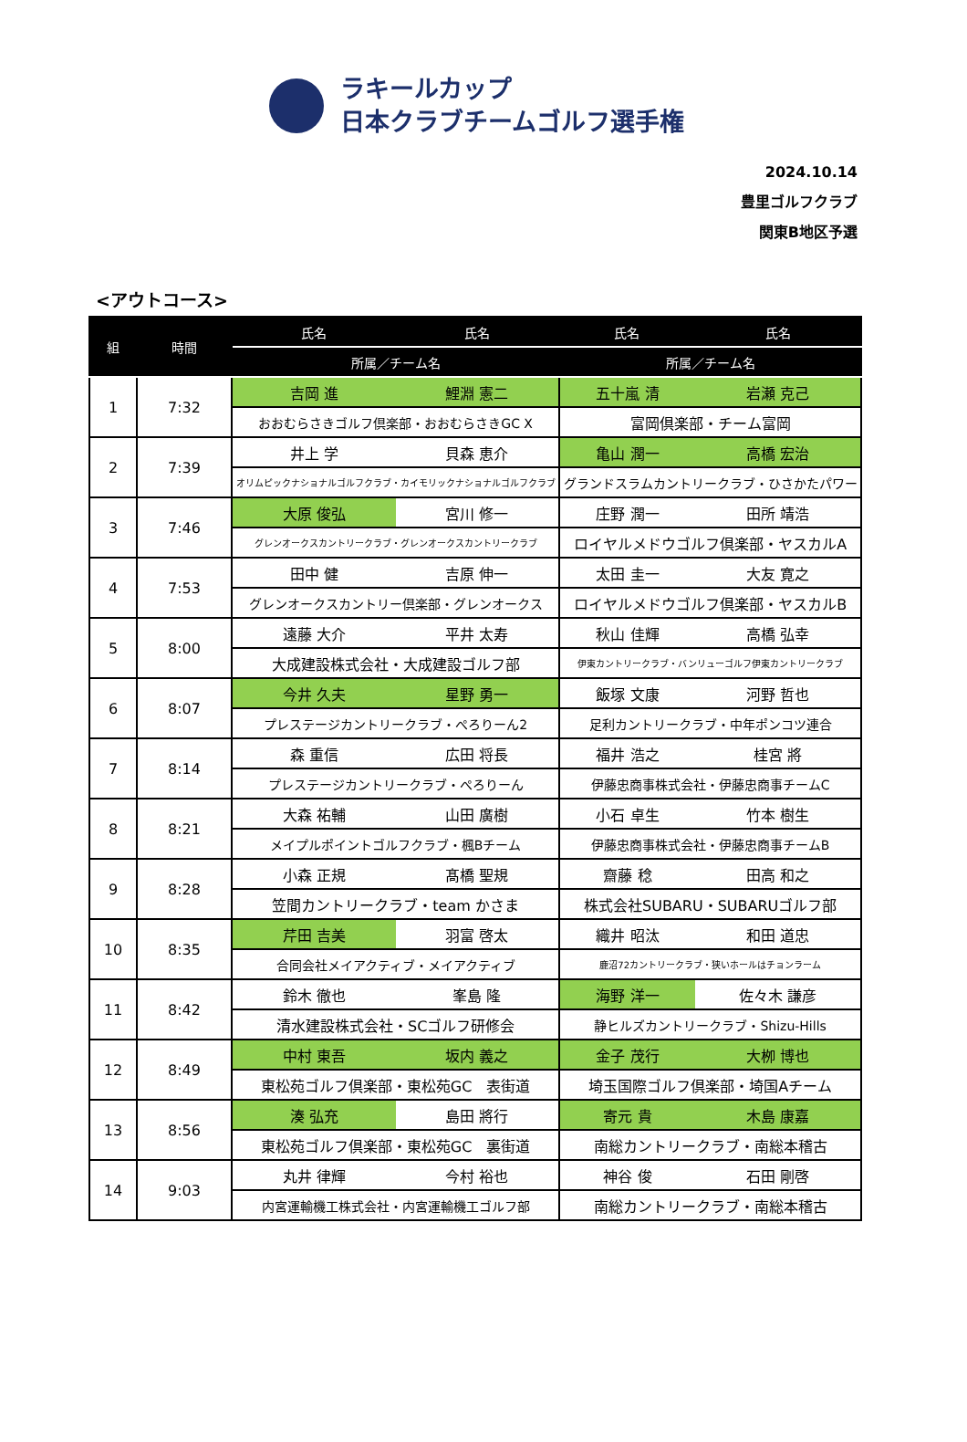ラキールカップ
日本クラブチームゴルフ選手権
2024.10.14
豊里ゴルフクラブ
関東B地区予選
<アウトコース>
| 組 | 時間 | 氏名 | 氏名 | 氏名 | 氏名 |
| --- | --- | --- | --- | --- | --- |
| | | 所属／チーム名 | | 所属／チーム名 | |
| 1 | 7:32 | 吉岡 進 | 鯉淵 憲二 | 五十嵐 清 | 岩瀬 克己 |
| | | おおむらさきゴルフ倶楽部・おおむらさきGC X | | 富岡倶楽部・チーム富岡 | |
| 2 | 7:39 | 井上 学 | 貝森 恵介 | 亀山 潤一 | 高橋 宏治 |
| | | オリムピックナショナルゴルフクラブ・カイモリックナショナルゴルフクラブ | | グランドスラムカントリークラブ・ひさかたパワー | |
| 3 | 7:46 | 大原 俊弘 | 宮川 修一 | 庄野 潤一 | 田所 靖浩 |
| | | グレンオークスカントリークラブ・グレンオークスカントリークラブ | | ロイヤルメドウゴルフ倶楽部・ヤスカルA | |
| 4 | 7:53 | 田中 健 | 吉原 伸一 | 太田 圭一 | 大友 寛之 |
| | | グレンオークスカントリー倶楽部・グレンオークス | | ロイヤルメドウゴルフ倶楽部・ヤスカルB | |
| 5 | 8:00 | 遠藤 大介 | 平井 太寿 | 秋山 佳輝 | 高橋 弘幸 |
| | | 大成建設株式会社・大成建設ゴルフ部 | | 伊東カントリークラブ・バンリューゴルフ伊東カントリークラブ | |
| 6 | 8:07 | 今井 久夫 | 星野 勇一 | 飯塚 文康 | 河野 哲也 |
| | | プレステージカントリークラブ・ぺろりーん2 | | 足利カントリークラブ・中年ポンコツ連合 | |
| 7 | 8:14 | 森 重信 | 広田 将長 | 福井 浩之 | 桂宮 將 |
| | | プレステージカントリークラブ・ぺろりーん | | 伊藤忠商事株式会社・伊藤忠商事チームC | |
| 8 | 8:21 | 大森 祐輔 | 山田 廣樹 | 小石 卓生 | 竹本 樹生 |
| | | メイプルポイントゴルフクラブ・楓Bチーム | | 伊藤忠商事株式会社・伊藤忠商事チームB | |
| 9 | 8:28 | 小森 正規 | 髙橋 聖規 | 齋藤 稔 | 田高 和之 |
| | | 笠間カントリークラブ・team かさま | | 株式会社SUBARU・SUBARUゴルフ部 | |
| 10 | 8:35 | 芹田 吉美 | 羽富 啓太 | 織井 昭汰 | 和田 道忠 |
| | | 合同会社メイアクティブ・メイアクティブ | | 鹿沼72カントリークラブ・狭いホールはチョンラーム | |
| 11 | 8:42 | 鈴木 徹也 | 峯島 隆 | 海野 洋一 | 佐々木 謙彦 |
| | | 清水建設株式会社・SCゴルフ研修会 | | 静ヒルズカントリークラブ・Shizu-Hills | |
| 12 | 8:49 | 中村 東吾 | 坂内 義之 | 金子 茂行 | 大栁 博也 |
| | | 東松苑ゴルフ倶楽部・東松苑GC 表街道 | | 埼玉国際ゴルフ倶楽部・埼国Aチーム | |
| 13 | 8:56 | 湊 弘充 | 島田 將行 | 寄元 貴 | 木島 康嘉 |
| | | 東松苑ゴルフ倶楽部・東松苑GC 裏街道 | | 南総カントリークラブ・南総本稽古 | |
| 14 | 9:03 | 丸井 律輝 | 今村 裕也 | 神谷 俊 | 石田 剛啓 |
| | | 内宮運輸機工株式会社・内宮運輸機工ゴルフ部 | | 南総カントリークラブ・南総本稽古 | |